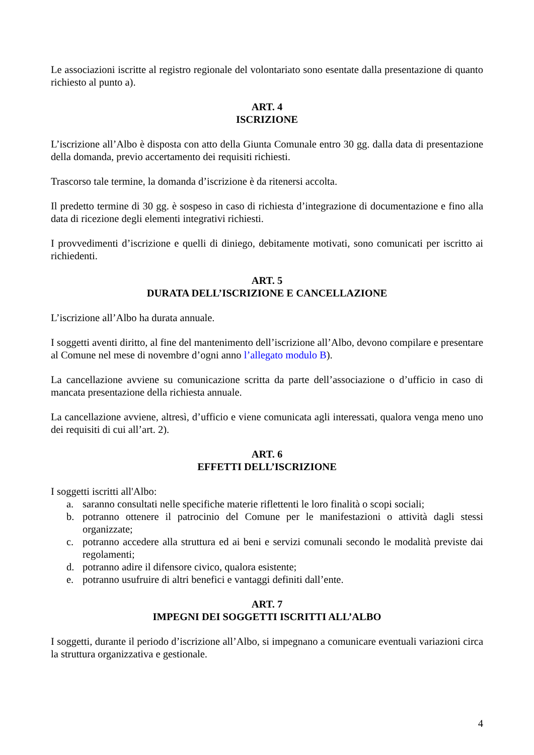Le associazioni iscritte al registro regionale del volontariato sono esentate dalla presentazione di quanto richiesto al punto a).
ART. 4
ISCRIZIONE
L’iscrizione all’Albo è disposta con atto della Giunta Comunale entro 30 gg. dalla data di presentazione della domanda, previo accertamento dei requisiti richiesti.
Trascorso tale termine, la domanda d’iscrizione è da ritenersi accolta.
Il predetto termine di 30 gg. è sospeso in caso di richiesta d’integrazione di documentazione e fino alla data di ricezione degli elementi integrativi richiesti.
I provvedimenti d’iscrizione e quelli di diniego, debitamente motivati, sono comunicati per iscritto ai richiedenti.
ART. 5
DURATA DELL’ISCRIZIONE E CANCELLAZIONE
L’iscrizione all’Albo ha durata annuale.
I soggetti aventi diritto, al fine del mantenimento dell’iscrizione all’Albo, devono compilare e presentare al Comune nel mese di novembre d’ogni anno l’allegato modulo B).
La cancellazione avviene su comunicazione scritta da parte dell’associazione o d’ufficio in caso di mancata presentazione della richiesta annuale.
La cancellazione avviene, altresì, d’ufficio e viene comunicata agli interessati, qualora venga meno uno dei requisiti di cui all’art. 2).
ART. 6
EFFETTI DELL’ISCRIZIONE
I soggetti iscritti all'Albo:
a. saranno consultati nelle specifiche materie riflettenti le loro finalità o scopi sociali;
b. potranno ottenere il patrocinio del Comune per le manifestazioni o attività dagli stessi organizzate;
c. potranno accedere alla struttura ed ai beni e servizi comunali secondo le modalità previste dai regolamenti;
d. potranno adire il difensore civico, qualora esistente;
e. potranno usufruire di altri benefici e vantaggi definiti dall’ente.
ART. 7
IMPEGNI DEI SOGGETTI ISCRITTI ALL’ALBO
I soggetti, durante il periodo d’iscrizione all’Albo, si impegnano a comunicare eventuali variazioni circa la struttura organizzativa e gestionale.
4